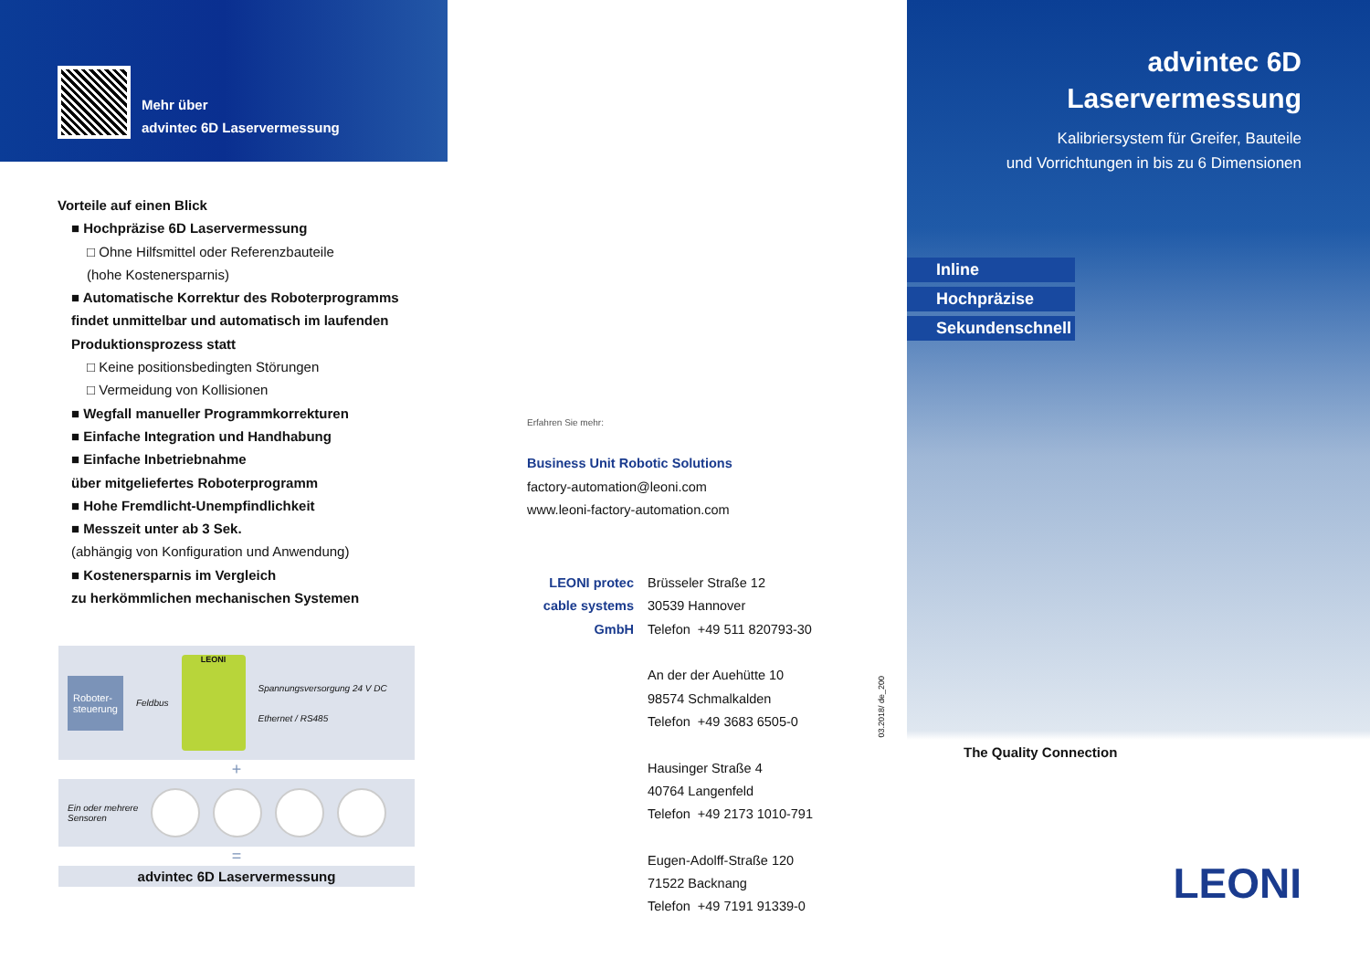Mehr über
advintec 6D Laservermessung
Vorteile auf einen Blick
■ Hochpräzise 6D Laservermessung
□ Ohne Hilfsmittel oder Referenzbauteile
(hohe Kostenersparnis)
■ Automatische Korrektur des Roboterprogramms
findet unmittelbar und automatisch im laufenden
Produktionsprozess statt
□ Keine positionsbedingten Störungen
□ Vermeidung von Kollisionen
■ Wegfall manueller Programmkorrekturen
■ Einfache Integration und Handhabung
■ Einfache Inbetriebnahme
über mitgeliefertes Roboterprogramm
■ Hohe Fremdlicht-Unempfindlichkeit
■ Messzeit unter ab 3 Sek.
(abhängig von Konfiguration und Anwendung)
■ Kostenersparnis im Vergleich
zu herkömmlichen mechanischen Systemen
Roboter-
steuerung Feldbus LEONI Spannungsversorgung 24 V DC
Ethernet / RS485
+
Ein oder mehrere
Sensoren
=
advintec 6D Laservermessung
Erfahren Sie mehr:
Business Unit Robotic Solutions
factory-automation@leoni.com
www.leoni-factory-automation.com
LEONI protec cable systems GmbH
Brüsseler Straße 12
30539 Hannover
Telefon +49 511 820793-30
An der der Auehütte 10
98574 Schmalkalden
Telefon +49 3683 6505-0
Hausinger Straße 4
40764 Langenfeld
Telefon +49 2173 1010-791
Eugen-Adolff-Straße 120
71522 Backnang
Telefon +49 7191 91339-0
03.2018/ de_200
advintec 6D
Laservermessung
Kalibriersystem für Greifer, Bauteile
und Vorrichtungen in bis zu 6 Dimensionen
Inline
Hochpräzise
Sekundenschnell
The Quality Connection
LEONI